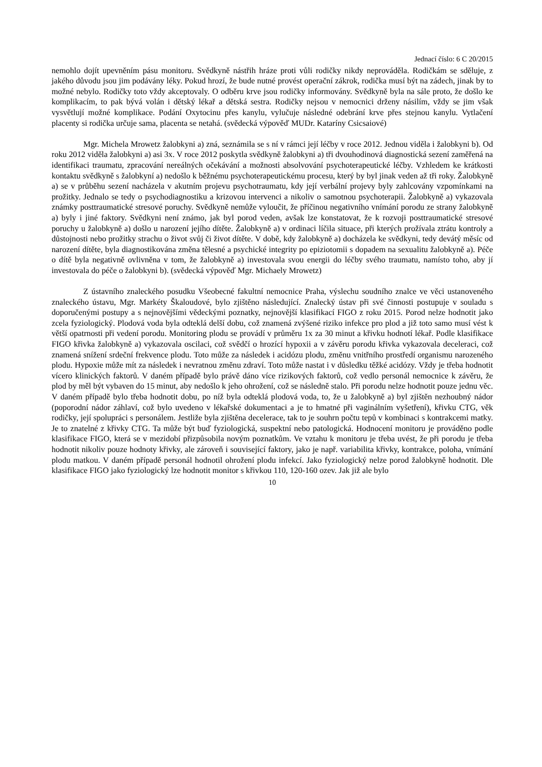Jednací číslo: 6 C 20/2015
nemohlo dojít upevněním pásu monitoru. Svědkyně nástřih hráze proti vůli rodičky nikdy neprováděla. Rodičkám se sděluje, z jakého důvodu jsou jim podávány léky. Pokud hrozí, že bude nutné provést operační zákrok, rodička musí být na zádech, jinak by to možné nebylo. Rodičky toto vždy akceptovaly. O odběru krve jsou rodičky informovány. Svědkyně byla na sále proto, že došlo ke komplikacím, to pak bývá volán i dětský lékař a dětská sestra. Rodičky nejsou v nemocnici drženy násilím, vždy se jim však vysvětlují možné komplikace. Podání Oxytocinu přes kanylu, vylučuje následné odebrání krve přes stejnou kanylu. Vytlačení placenty si rodička určuje sama, placenta se netahá. (svědecká výpověď MUDr. Kataríny Csicsaiové)
Mgr. Michela Mrowetz žalobkyni a) zná, seznámila se s ní v rámci její léčby v roce 2012. Jednou viděla i žalobkyni b). Od roku 2012 viděla žalobkyni a) asi 3x. V roce 2012 poskytla svědkyně žalobkyni a) tři dvouhodinová diagnostická sezení zaměřená na identifikaci traumatu, zpracování nereálných očekávání a možnosti absolvování psychoterapeutické léčby. Vzhledem ke krátkosti kontaktu svědkyně s žalobkyní a) nedošlo k běžnému psychoterapeutickému procesu, který by byl jinak veden až tři roky. Žalobkyně a) se v průběhu sezení nacházela v akutním projevu psychotraumatu, kdy její verbální projevy byly zahlcovány vzpomínkami na prožitky. Jednalo se tedy o psychodiagnostiku a krizovou intervenci a nikoliv o samotnou psychoterapii. Žalobkyně a) vykazovala známky posttraumatické stresové poruchy. Svědkyně nemůže vyloučit, že příčinou negativního vnímání porodu ze strany žalobkyně a) byly i jiné faktory. Svědkyni není známo, jak byl porod veden, avšak lze konstatovat, že k rozvoji posttraumatické stresové poruchy u žalobkyně a) došlo u narození jejího dítěte. Žalobkyně a) v ordinaci líčila situace, při kterých prožívala ztrátu kontroly a důstojnosti nebo prožitky strachu o život svůj či život dítěte. V době, kdy žalobkyně a) docházela ke svědkyni, tedy devátý měsíc od narození dítěte, byla diagnostikována změna tělesné a psychické integrity po epiziotomii s dopadem na sexualitu žalobkyně a). Péče o dítě byla negativně ovlivněna v tom, že žalobkyně a) investovala svou energii do léčby svého traumatu, namísto toho, aby jí investovala do péče o žalobkyni b). (svědecká výpověď Mgr. Michaely Mrowetz)
Z ústavního znaleckého posudku Všeobecné fakultní nemocnice Praha, výslechu soudního znalce ve věci ustanoveného znaleckého ústavu, Mgr. Markéty Škaloudové, bylo zjištěno následující. Znalecký ústav při své činnosti postupuje v souladu s doporučenými postupy a s nejnovějšími vědeckými poznatky, nejnovější klasifikací FIGO z roku 2015. Porod nelze hodnotit jako zcela fyziologický. Plodová voda byla odteklá delší dobu, což znamená zvýšené riziko infekce pro plod a již toto samo musí vést k větší opatrnosti při vedení porodu. Monitoring plodu se provádí v průměru 1x za 30 minut a křivku hodnotí lékař. Podle klasifikace FIGO křivka žalobkyně a) vykazovala oscilaci, což svědčí o hrozící hypoxii a v závěru porodu křivka vykazovala deceleraci, což znamená snížení srdeční frekvence plodu. Toto může za následek i acidózu plodu, změnu vnitřního prostředí organismu narozeného plodu. Hypoxie může mít za následek i nevratnou změnu zdraví. Toto může nastat i v důsledku těžké acidózy. Vždy je třeba hodnotit vícero klinických faktorů. V daném případě bylo právě dáno více rizikových faktorů, což vedlo personál nemocnice k závěru, že plod by měl být vybaven do 15 minut, aby nedošlo k jeho ohrožení, což se následně stalo. Při porodu nelze hodnotit pouze jednu věc. V daném případě bylo třeba hodnotit dobu, po níž byla odteklá plodová voda, to, že u žalobkyně a) byl zjištěn nezhoubný nádor (poporodní nádor záhlaví, což bylo uvedeno v lékařské dokumentaci a je to hmatné při vaginálním vyšetření), křivku CTG, věk rodičky, její spolupráci s personálem. Jestliže byla zjištěna decelerace, tak to je souhrn počtu tepů v kombinaci s kontrakcemi matky. Je to znatelné z křivky CTG. Ta může být buď fyziologická, suspektní nebo patologická. Hodnocení monitoru je prováděno podle klasifikace FIGO, která se v mezidobí přizpůsobila novým poznatkům. Ve vztahu k monitoru je třeba uvést, že při porodu je třeba hodnotit nikoliv pouze hodnoty křivky, ale zároveň i související faktory, jako je např. variabilita křivky, kontrakce, poloha, vnímání plodu matkou. V daném případě personál hodnotil ohrožení plodu infekcí. Jako fyziologický nelze porod žalobkyně hodnotit. Dle klasifikace FIGO jako fyziologický lze hodnotit monitor s křivkou 110, 120-160 ozev. Jak již ale bylo
10